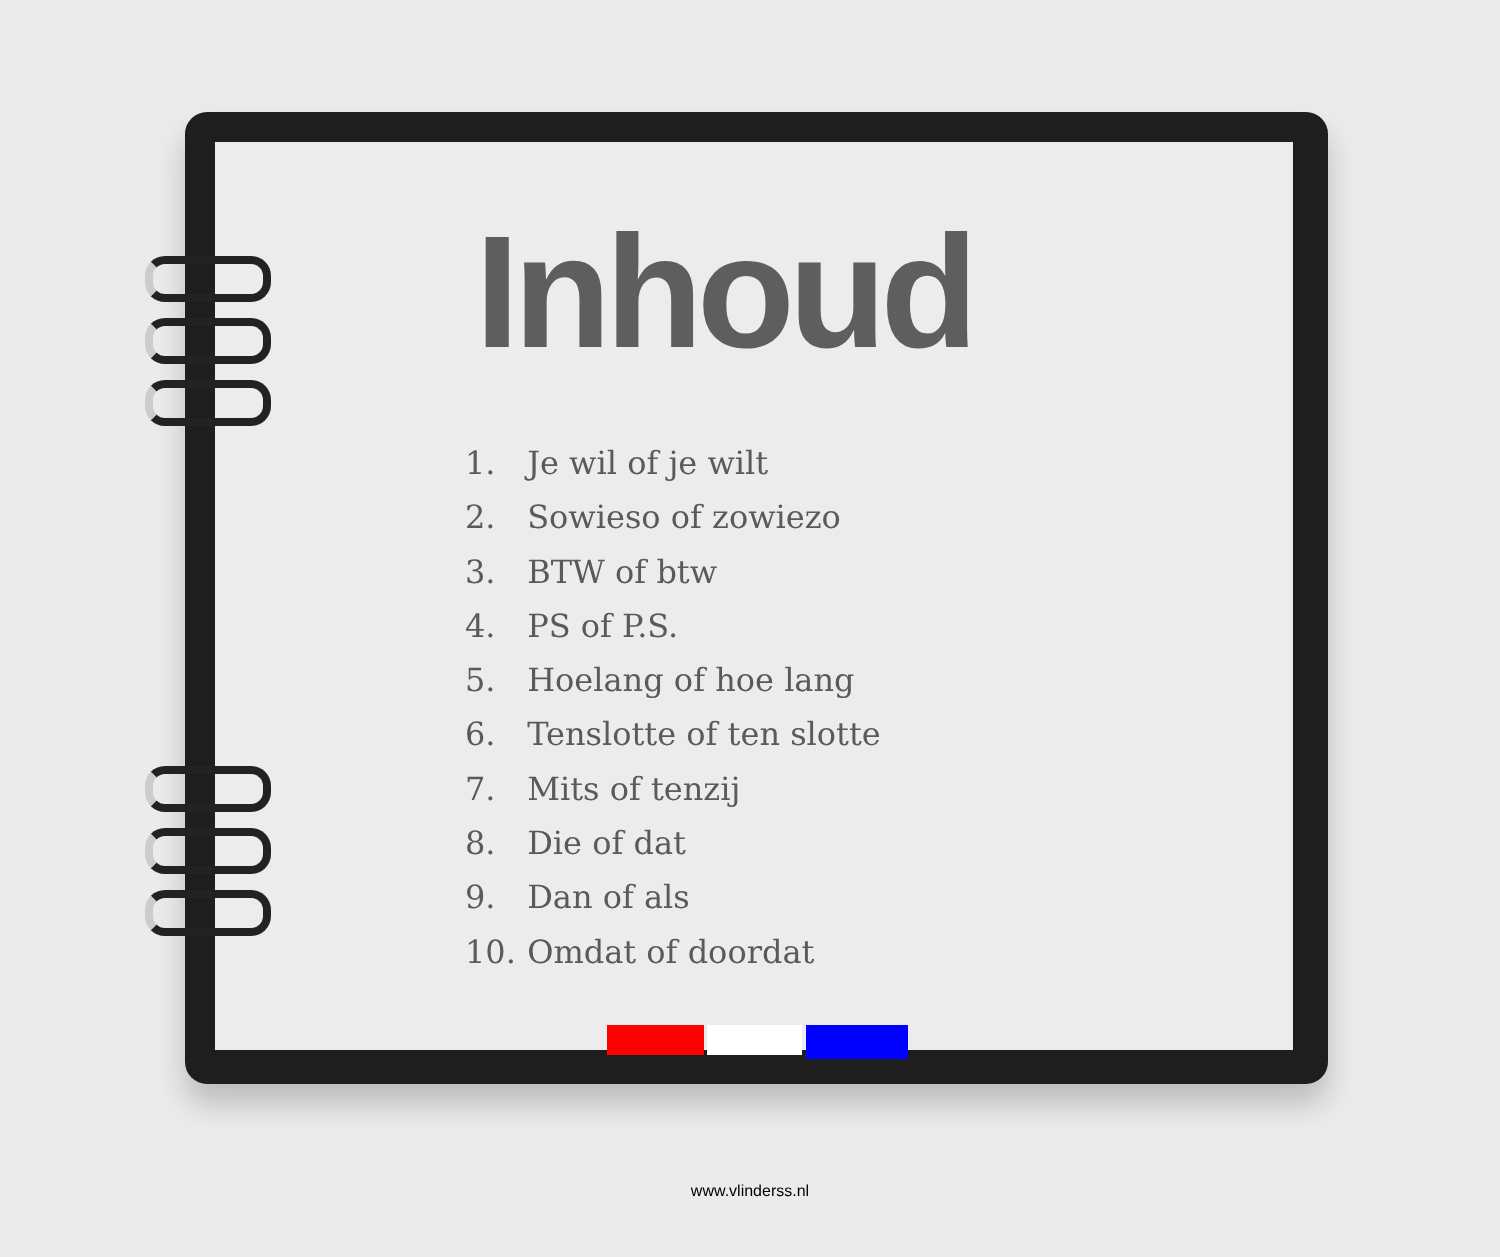Inhoud
1. Je wil of je wilt
2. Sowieso of zowiezo
3. BTW of btw
4. PS of P.S.
5. Hoelang of hoe lang
6. Tenslotte of ten slotte
7. Mits of tenzij
8. Die of dat
9. Dan of als
10. Omdat of doordat
www.vlinderss.nl